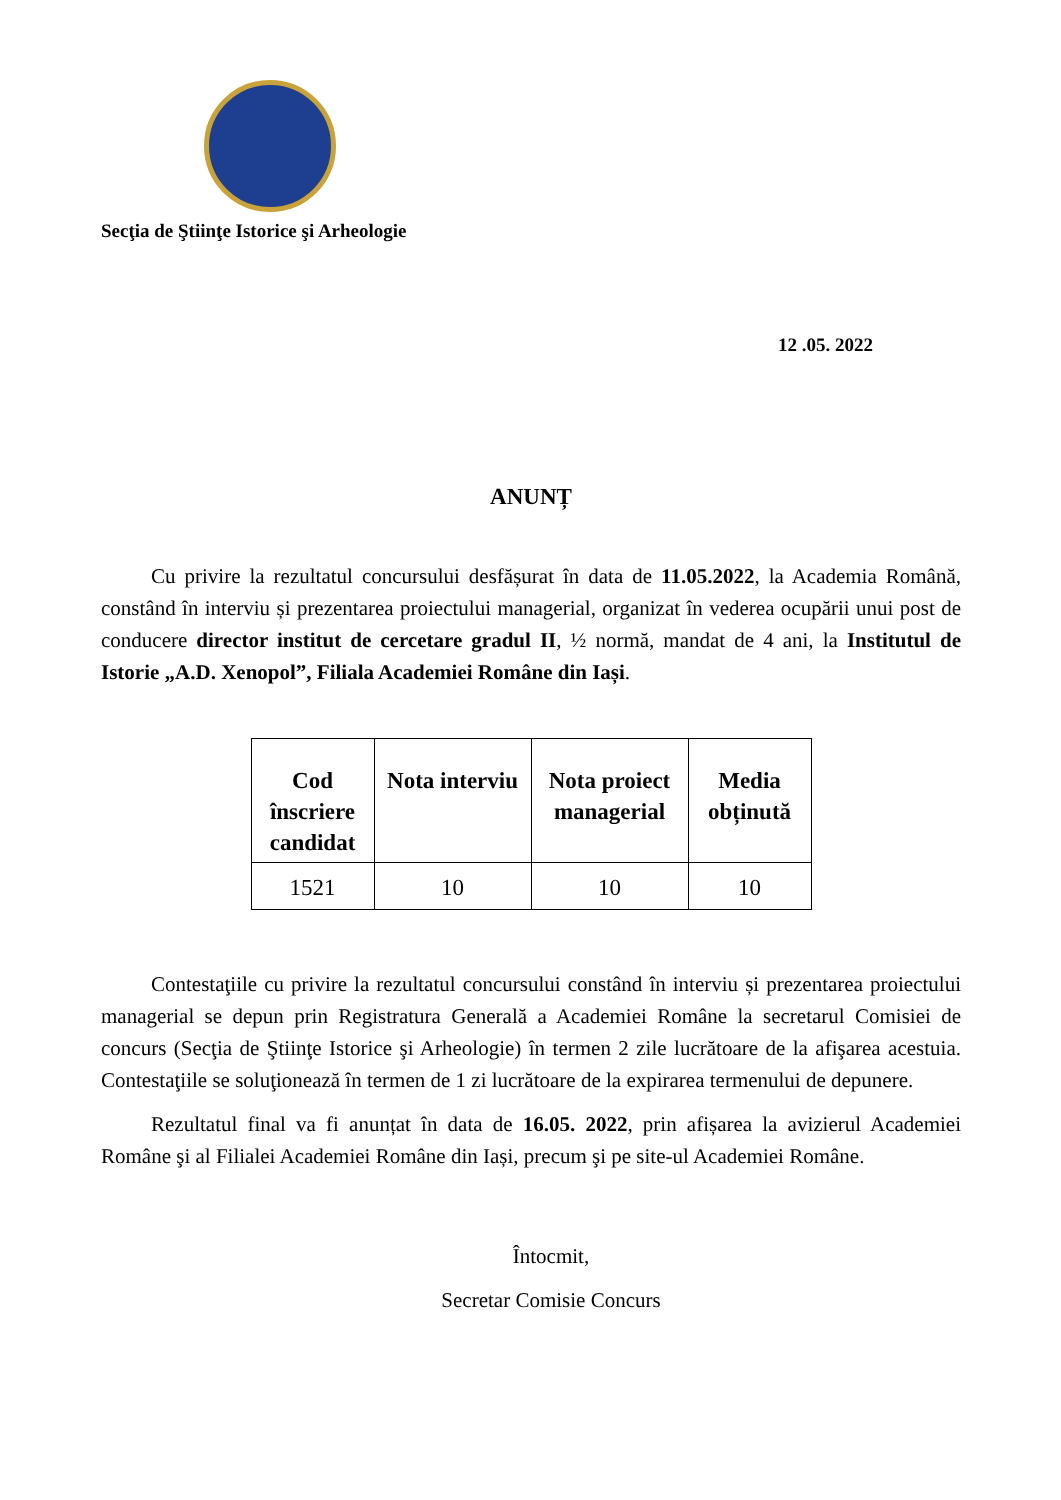Secţia de Ştiinţe Istorice şi Arheologie
12 .05. 2022
ANUNȚ
Cu privire la rezultatul concursului desfășurat în data de 11.05.2022, la Academia Română, constând în interviu și prezentarea proiectului managerial, organizat în vederea ocupării unui post de conducere director institut de cercetare gradul II, ½ normă, mandat de 4 ani, la Institutul de Istorie „A.D. Xenopol”, Filiala Academiei Române din Iași.
| Cod înscriere candidat | Nota interviu | Nota proiect managerial | Media obținută |
| --- | --- | --- | --- |
| 1521 | 10 | 10 | 10 |
Contestaţiile cu privire la rezultatul concursului constând în interviu și prezentarea proiectului managerial se depun prin Registratura Generală a Academiei Române la secretarul Comisiei de concurs (Secţia de Ştiinţe Istorice şi Arheologie) în termen 2 zile lucrătoare de la afişarea acestuia. Contestaţiile se soluţionează în termen de 1 zi lucrătoare de la expirarea termenului de depunere.
Rezultatul final va fi anunțat în data de 16.05. 2022, prin afișarea la avizierul Academiei Române şi al Filialei Academiei Române din Iași, precum şi pe site-ul Academiei Române.
Întocmit,
Secretar Comisie Concurs